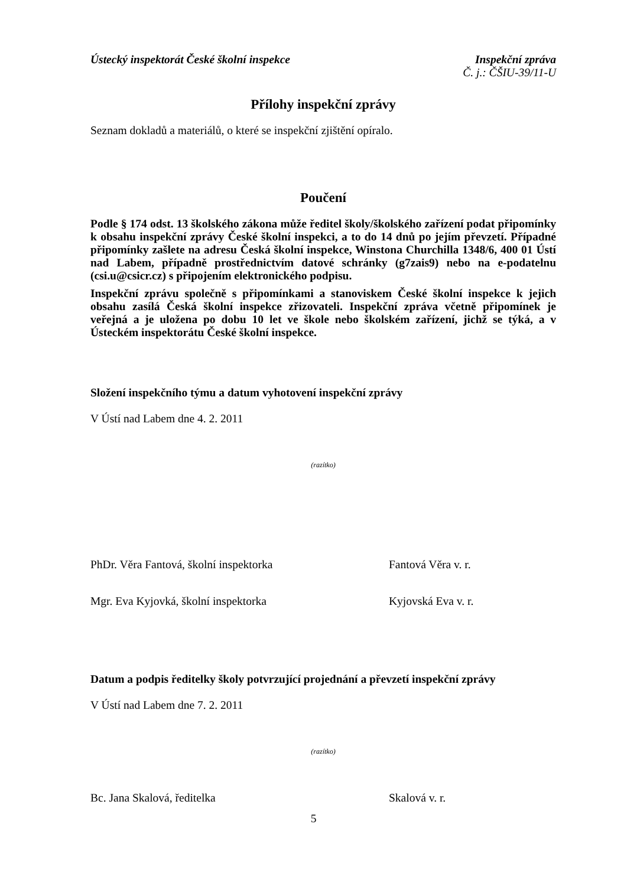Ústecký inspektorát České školní inspekce Inspekční zpráva
Č. j.: ČŠIU-39/11-U
Přílohy inspekční zprávy
Seznam dokladů a materiálů, o které se inspekční zjištění opíralo.
Poučení
Podle § 174 odst. 13 školského zákona může ředitel školy/školského zařízení podat připomínky k obsahu inspekční zprávy České školní inspekci, a to do 14 dnů po jejím převzetí. Případné připomínky zašlete na adresu Česká školní inspekce, Winstona Churchilla 1348/6, 400 01 Ústí nad Labem, případně prostřednictvím datové schránky (g7zais9) nebo na e-podatelnu (csi.u@csicr.cz) s připojením elektronického podpisu.
Inspekční zprávu společně s připomínkami a stanoviskem České školní inspekce k jejich obsahu zasílá Česká školní inspekce zřizovateli. Inspekční zpráva včetně připomínek je veřejná a je uložena po dobu 10 let ve škole nebo školském zařízení, jichž se týká, a v Ústeckém inspektorátu České školní inspekce.
Složení inspekčního týmu a datum vyhotovení inspekční zprávy
V Ústí nad Labem dne 4. 2. 2011
(razítko)
PhDr. Věra Fantová, školní inspektorka Fantová Věra v. r.
Mgr. Eva Kyjovká, školní inspektorka Kyjovská Eva v. r.
Datum a podpis ředitelky školy potvrzující projednání a převzetí inspekční zprávy
V Ústí nad Labem dne 7. 2. 2011
(razítko)
Bc. Jana Skalová, ředitelka Skalová v. r.
5